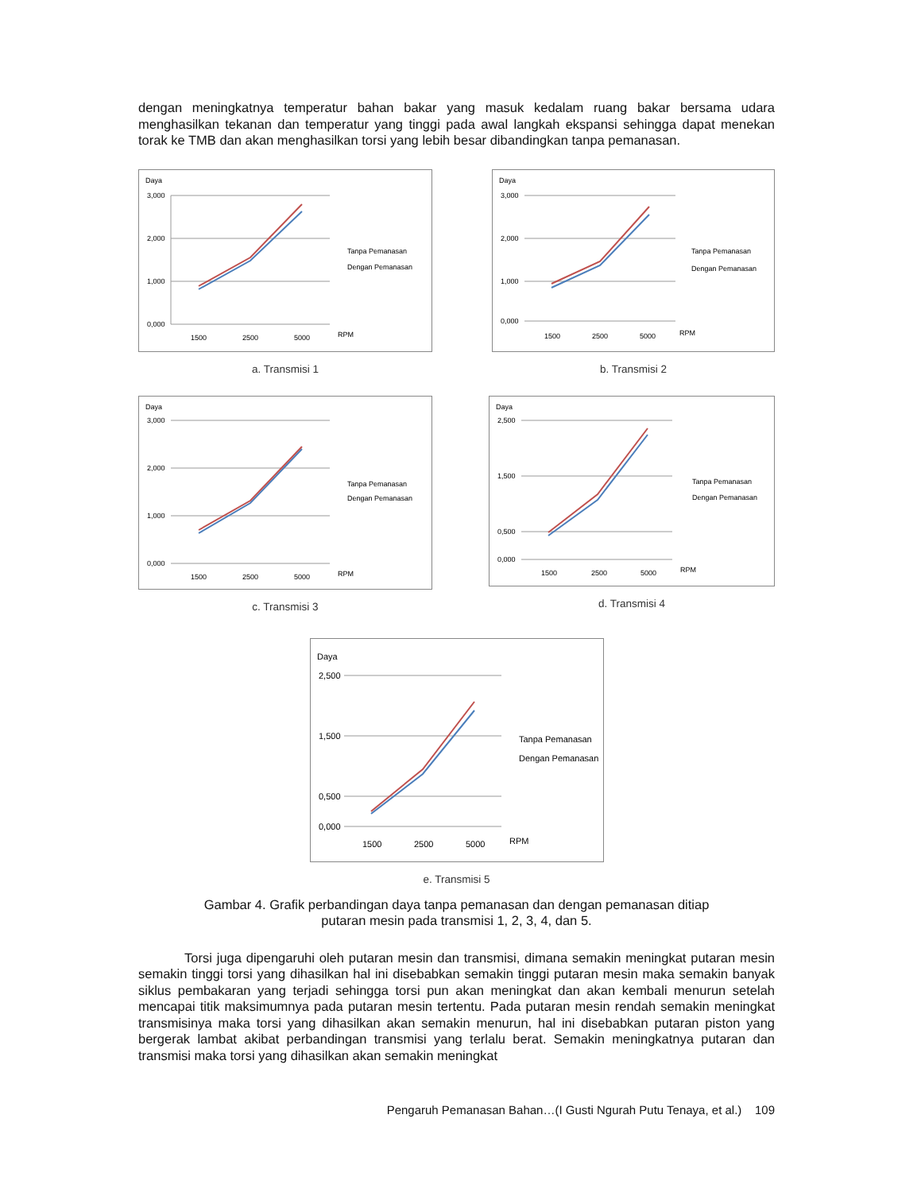dengan meningkatnya temperatur bahan bakar yang masuk kedalam ruang bakar bersama udara menghasilkan tekanan dan temperatur yang tinggi pada awal langkah ekspansi sehingga dapat menekan torak ke TMB dan akan menghasilkan torsi yang lebih besar dibandingkan tanpa pemanasan.
Daya
3,000
2,000
1,000
0,000
1500
2500
5000
RPM
Tanpa Pemanasan
Dengan Pemanasan
a. Transmisi 1
Daya
3,000
2,000
1,000
0,000
1500
2500
5000
RPM
Tanpa Pemanasan
Dengan Pemanasan
b. Transmisi 2
Daya
3,000
2,000
1,000
0,000
1500
2500
5000
RPM
Tanpa Pemanasan
Dengan Pemanasan
c. Transmisi 3
Daya
2,500
1,500
0,500
0,000
1500
2500
5000
RPM
Tanpa Pemanasan
Dengan Pemanasan
d. Transmisi 4
Daya
2,500
1,500
0,500
0,000
1500
2500
5000
RPM
Tanpa Pemanasan
Dengan Pemanasan
e. Transmisi 5
Gambar 4. Grafik perbandingan daya tanpa pemanasan dan dengan pemanasan ditiap
putaran mesin pada transmisi 1, 2, 3, 4, dan 5.
Torsi juga dipengaruhi oleh putaran mesin dan transmisi, dimana semakin meningkat putaran mesin semakin tinggi torsi yang dihasilkan hal ini disebabkan semakin tinggi putaran mesin maka semakin banyak siklus pembakaran yang terjadi sehingga torsi pun akan meningkat dan akan kembali menurun setelah mencapai titik maksimumnya pada putaran mesin tertentu. Pada putaran mesin rendah semakin meningkat transmisinya maka torsi yang dihasilkan akan semakin menurun, hal ini disebabkan putaran piston yang bergerak lambat akibat perbandingan transmisi yang terlalu berat. Semakin meningkatnya putaran dan transmisi maka torsi yang dihasilkan akan semakin meningkat
Pengaruh Pemanasan Bahan…(I Gusti Ngurah Putu Tenaya, et al.) 109